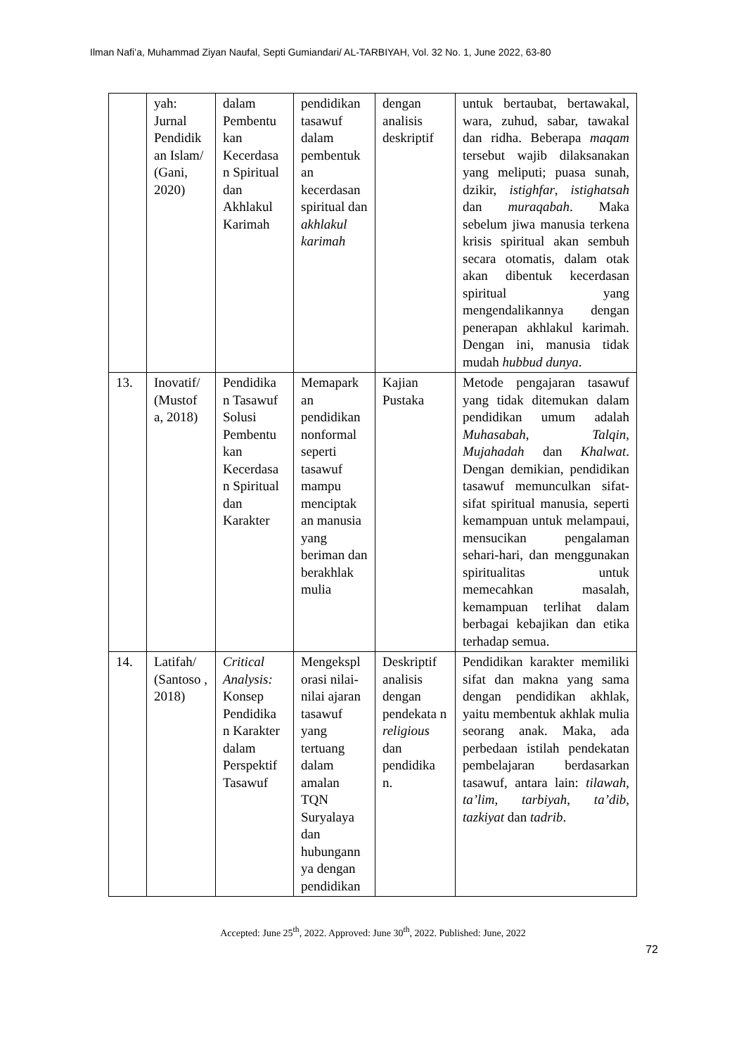Ilman Nafi’a, Muhammad Ziyan Naufal, Septi Gumiandari/ AL-TARBIYAH, Vol. 32 No. 1, June 2022, 63-80
| | yah: Jurnal Pendidik an Islam/ (Gani, 2020) | dalam Pembentu kan Kecerdasa n Spiritual dan Akhlakul Karimah | pendidikan tasawuf dalam pembentuk an kecerdasan spiritual dan akhlakul karimah | dengan analisis deskriptif | untuk bertaubat, bertawakal, wara, zuhud, sabar, tawakal dan ridha. Beberapa maqam tersebut wajib dilaksanakan yang meliputi; puasa sunah, dzikir, istighfar , istighatsah dan muraqabah . Maka sebelum jiwa manusia terkena krisis spiritual akan sembuh secara otomatis, dalam otak akan dibentuk kecerdasan spiritual yang mengendalikannya dengan penerapan akhlakul karimah. Dengan ini, manusia tidak mudah hubbud dunya . |
| 13. | Inovatif/ (Mustof a, 2018) | Pendidika n Tasawuf Solusi Pembentu kan Kecerdasa n Spiritual dan Karakter | Memapark an pendidikan nonformal seperti tasawuf mampu menciptak an manusia yang beriman dan berakhlak mulia | Kajian Pustaka | Metode pengajaran tasawuf yang tidak ditemukan dalam pendidikan umum adalah Muhasabah , Talqin , Mujahadah dan Khalwat . Dengan demikian, pendidikan tasawuf memunculkan sifat-sifat spiritual manusia, seperti kemampuan untuk melampaui, mensucikan pengalaman sehari-hari, dan menggunakan spiritualitas untuk memecahkan masalah, kemampuan terlihat dalam berbagai kebajikan dan etika terhadap semua. |
| 14. | Latifah/ (Santoso , 2018) | Critical Analysis: Konsep Pendidika n Karakter dalam Perspektif Tasawuf | Mengekspl orasi nilai-nilai ajaran tasawuf yang tertuang dalam amalan TQN Suryalaya dan hubungann ya dengan pendidikan | Deskriptif analisis dengan pendekata n religious dan pendidika n. | Pendidikan karakter memiliki sifat dan makna yang sama dengan pendidikan akhlak, yaitu membentuk akhlak mulia seorang anak. Maka, ada perbedaan istilah pendekatan pembelajaran berdasarkan tasawuf, antara lain: tilawah, ta’lim, tarbiyah, ta’dib, tazkiyat dan tadrib . |
Accepted: June 25<sup>th</sup>, 2022. Approved: June 30<sup>th</sup>, 2022. Published: June, 2022
72